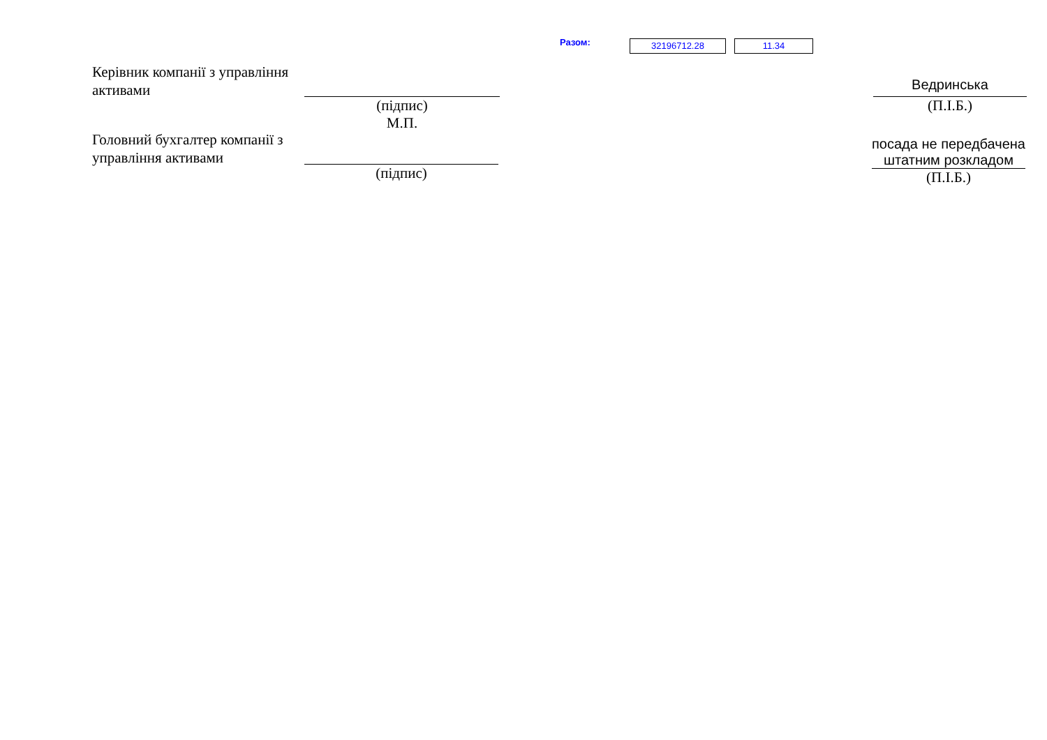Разом: 32196712.28 11.34
Керівник компанії з управління активами
(підпис)
М.П.
Ведринська
(П.І.Б.)
Головний бухгалтер компанії з управління активами
(підпис)
посада не передбачена штатним розкладом
(П.І.Б.)